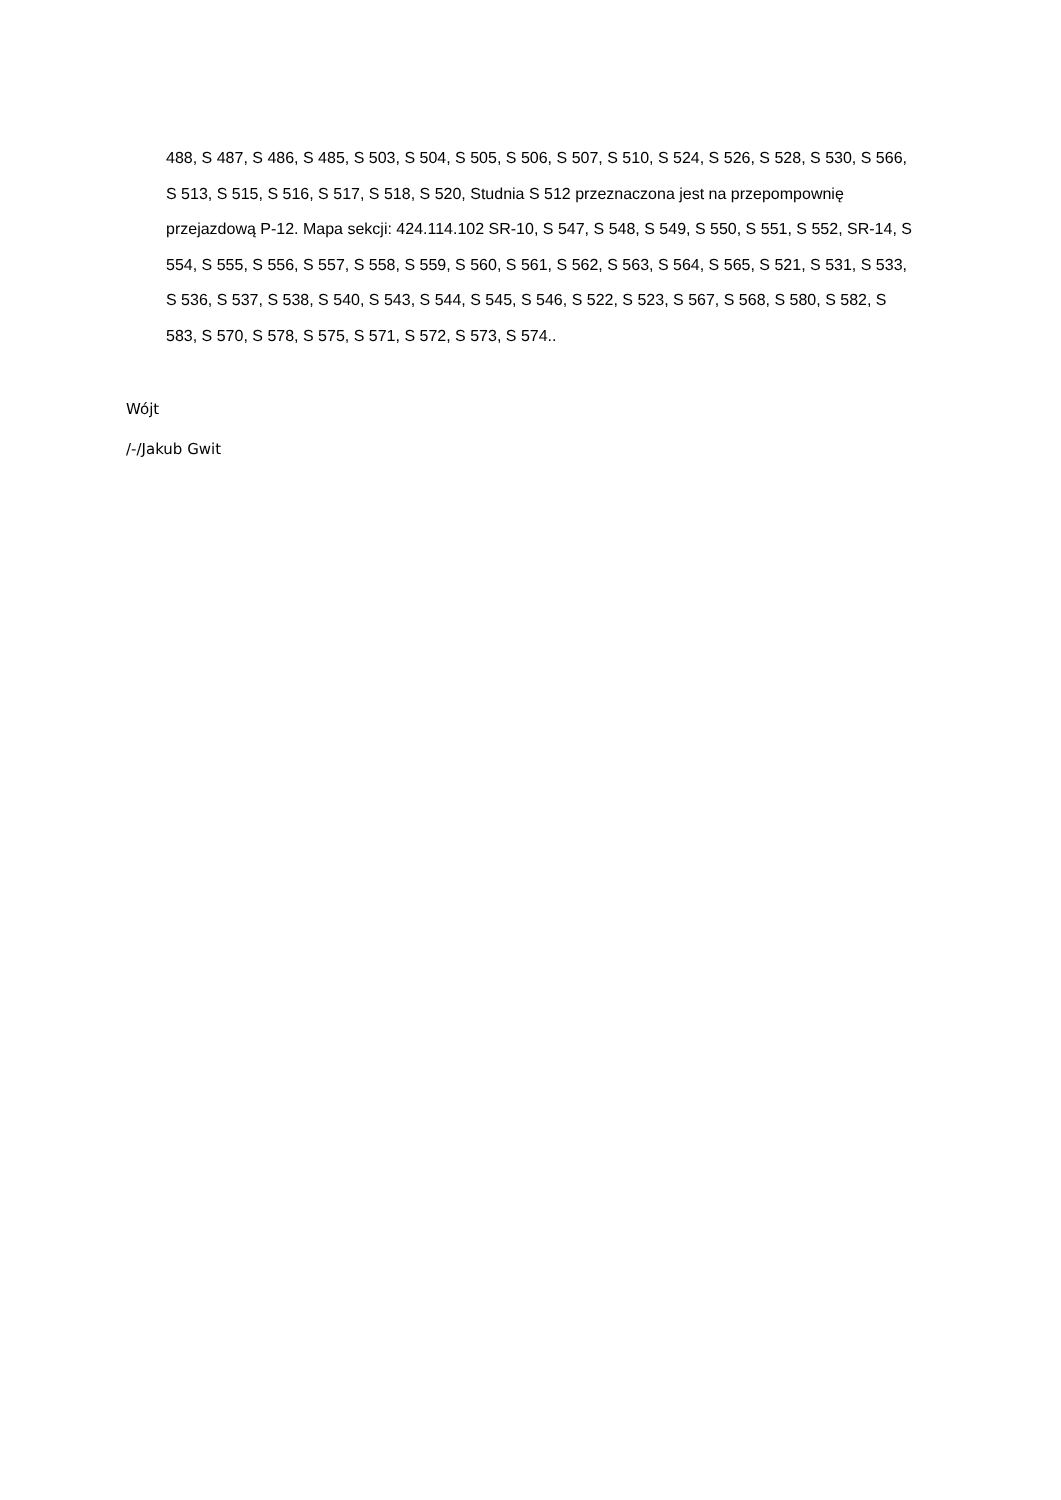488, S 487, S 486, S 485, S 503, S 504, S 505, S 506, S 507, S 510, S 524, S 526, S 528, S 530, S 566, S 513, S 515, S 516, S 517, S 518, S 520, Studnia S 512 przeznaczona jest na przepompownię przejazdową P-12. Mapa sekcji: 424.114.102 SR-10, S 547, S 548, S 549, S 550, S 551, S 552, SR-14, S 554, S 555, S 556, S 557, S 558, S 559, S 560, S 561, S 562, S 563, S 564, S 565, S 521, S 531, S 533, S 536, S 537, S 538, S 540, S 543, S 544, S 545, S 546, S 522, S 523, S 567, S 568, S 580, S 582, S 583, S 570, S 578, S 575, S 571, S 572, S 573, S 574..
Wójt
/-/Jakub Gwit